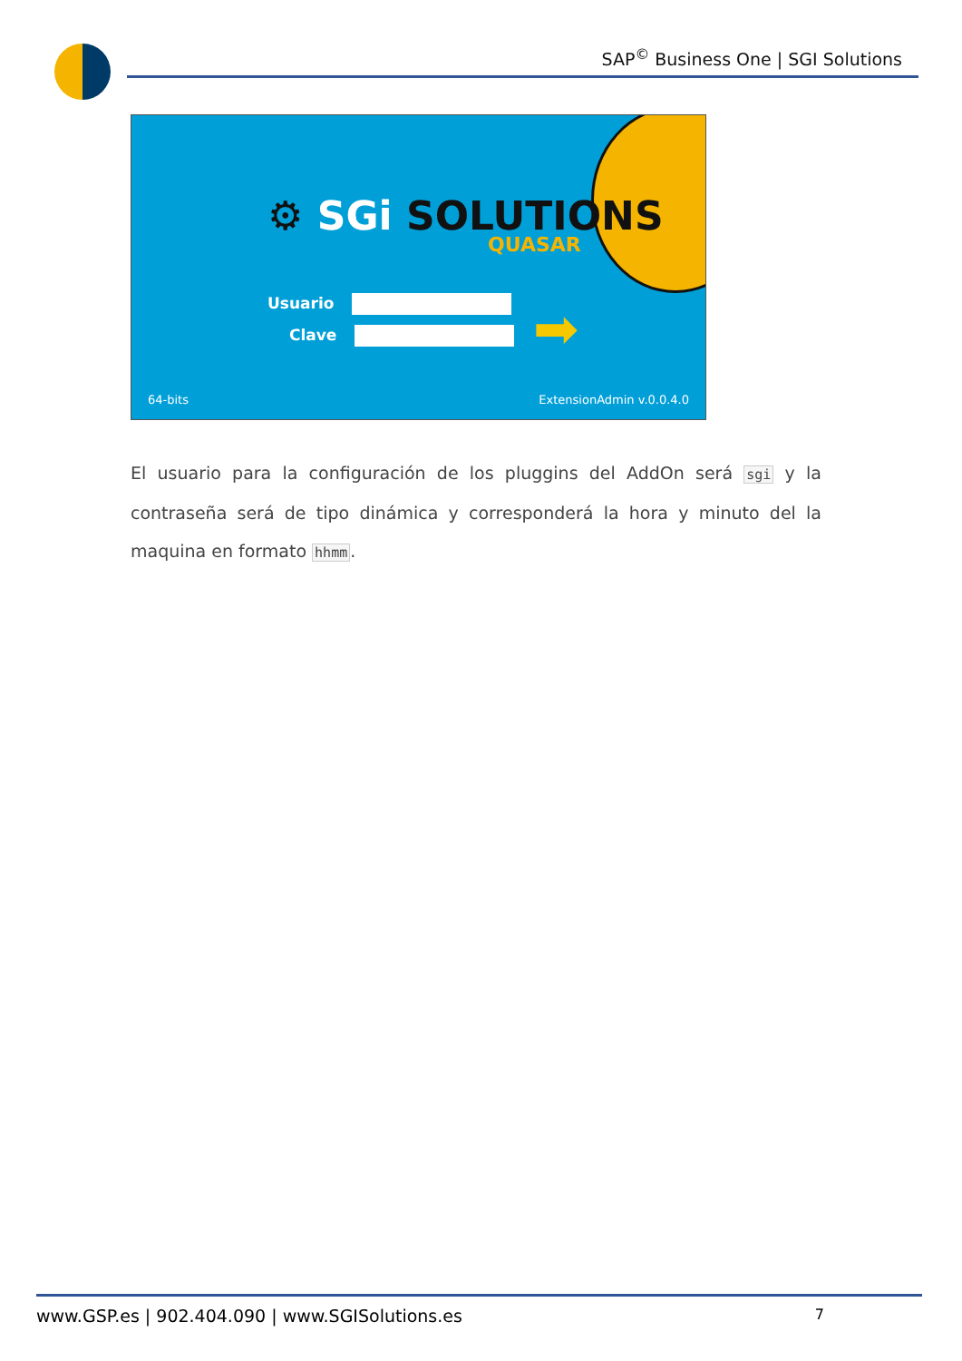SAP<sup>©</sup> Business One | SGI Solutions
⚙ SGi SOLUTIONS
QUASAR
Usuario
Clave ➡
64-bits ExtensionAdmin v.0.0.4.0
El usuario para la configuración de los pluggins del AddOn será sgi y la contraseña será de tipo dinámica y corresponderá la hora y minuto del la maquina en formato hhmm.
www.GSP.es | 902.404.090 | www.SGISolutions.es 7